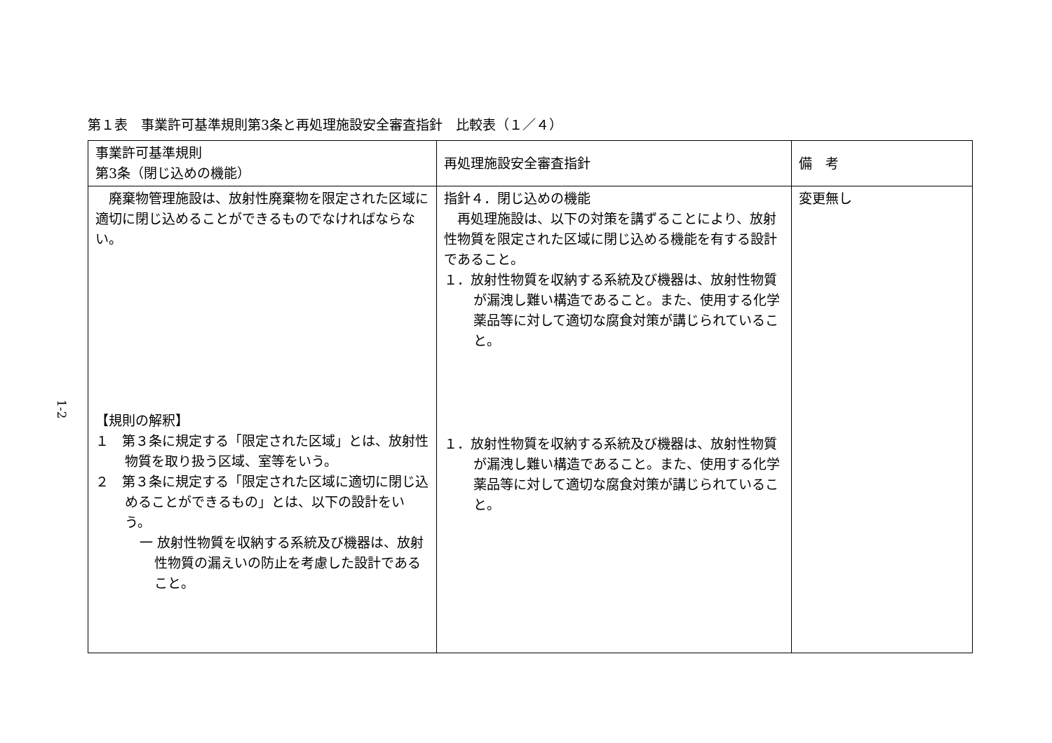第１表　事業許可基準規則第3条と再処理施設安全審査指針　比較表（１／４）
1-2
| 事業許可基準規則 第3条（閉じ込めの機能） | 再処理施設安全審査指針 | 備 考 |
| --- | --- | --- |
| 廃棄物管理施設は、放射性廃棄物を限定された区域に適切に閉じ込めることができるものでなければならない。 【規則の解釈】 １ 第３条に規定する「限定された区域」とは、放射性物質を取り扱う区域、室等をいう。 ２ 第３条に規定する「限定された区域に適切に閉じ込めることができるもの」とは、以下の設計をいう。 一 放射性物質を収納する系統及び機器は、放射性物質の漏えいの防止を考慮した設計であること。 | 指針４．閉じ込めの機能 再処理施設は、以下の対策を講ずることにより、放射性物質を限定された区域に閉じ込める機能を有する設計であること。 １．放射性物質を収納する系統及び機器は、放射性物質が漏洩し難い構造であること。また、使用する化学薬品等に対して適切な腐食対策が講じられていること。 １．放射性物質を収納する系統及び機器は、放射性物質が漏洩し難い構造であること。また、使用する化学薬品等に対して適切な腐食対策が講じられていること。 | 変更無し |